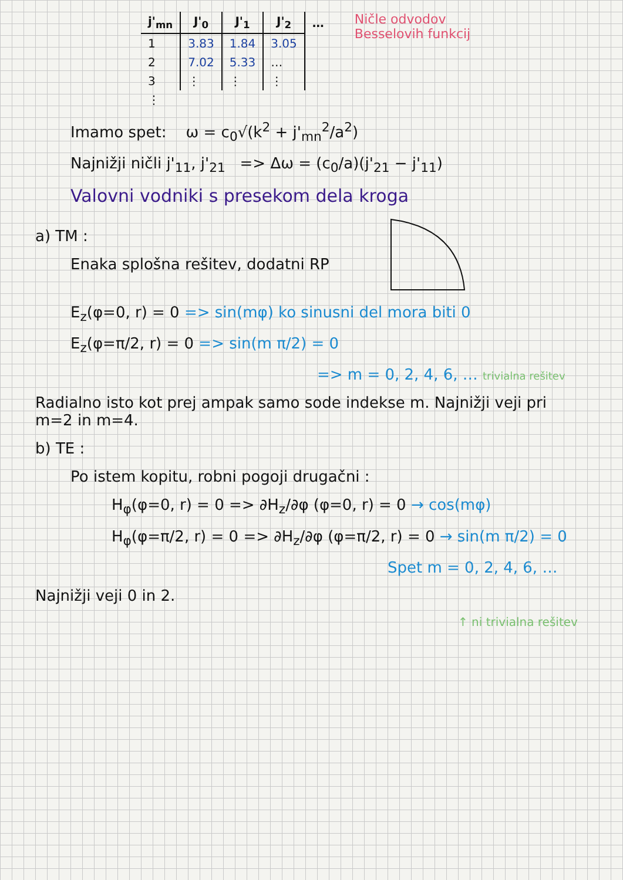| j'<sub>mn</sub> | J'<sub>0</sub> | J'<sub>1</sub> | J'<sub>2</sub> | … |
| --- | --- | --- | --- | --- |
| 1 | 3.83 | 1.84 | 3.05 | |
| 2 | 7.02 | 5.33 | … | |
| 3 | ⋮ | ⋮ | ⋮ | |
| ⋮ | | | | |
Ničle odvodov
Besselovih funkcij
Imamo spet: ω = c<sub>0</sub>√(k<sup>2</sup> + j'<sub>mn</sub><sup>2</sup>/a<sup>2</sup>)
Najnižji ničli j'<sub>11</sub>, j'<sub>21</sub> => Δω = (c<sub>0</sub>/a)(j'<sub>21</sub> − j'<sub>11</sub>)
Valovni vodniki s presekom dela kroga
a) TM :
Enaka splošna rešitev, dodatni RP
E<sub>z</sub>(φ=0, r) = 0 => sin(mφ) ko sinusni del mora biti 0
E<sub>z</sub>(φ=π/2, r) = 0 => sin(m π/2) = 0
=> m = 0, 2, 4, 6, … trivialna rešitev
Radialno isto kot prej ampak samo sode indekse m. Najnižji veji pri m=2 in m=4.
b) TE :
Po istem kopitu, robni pogoji drugačni :
H<sub>φ</sub>(φ=0, r) = 0 => ∂H<sub>z</sub>/∂φ (φ=0, r) = 0 → cos(mφ)
H<sub>φ</sub>(φ=π/2, r) = 0 => ∂H<sub>z</sub>/∂φ (φ=π/2, r) = 0 → sin(m π/2) = 0
Spet m = 0, 2, 4, 6, …
Najnižji veji 0 in 2.
↑ ni trivialna rešitev